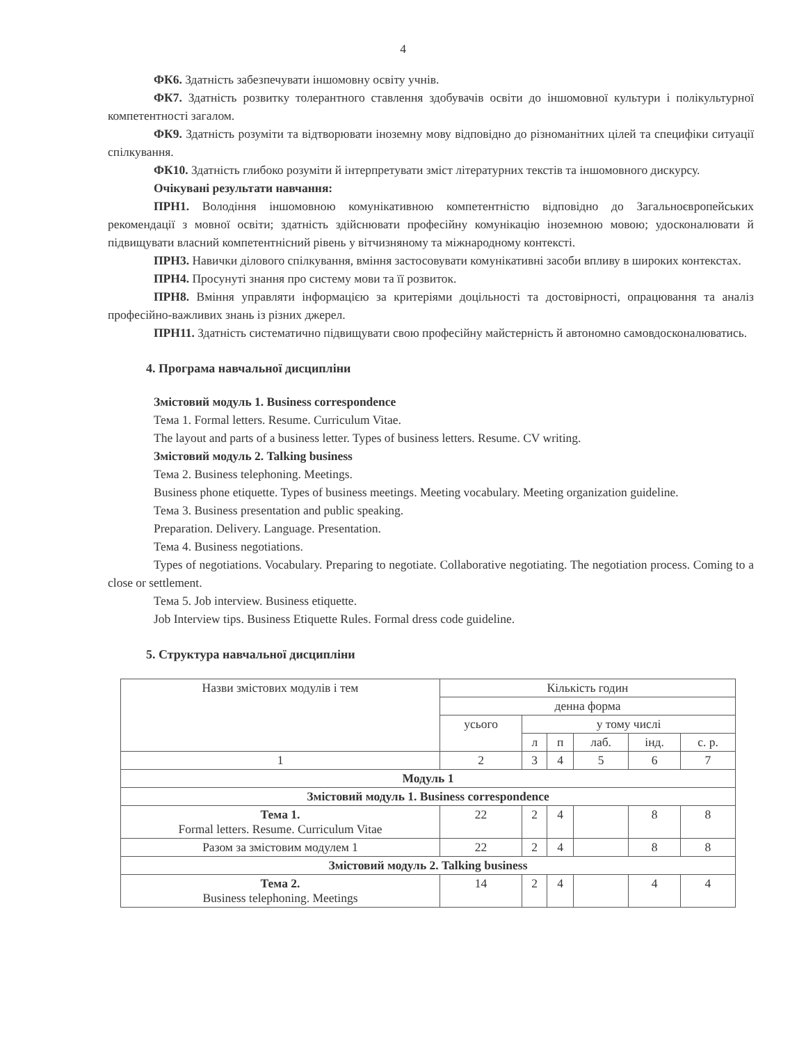4
ФК6. Здатність забезпечувати іншомовну освіту учнів.
ФК7. Здатність розвитку толерантного ставлення здобувачів освіти до іншомовної культури і полікультурної компетентності загалом.
ФК9. Здатність розуміти та відтворювати іноземну мову відповідно до різноманітних цілей та специфіки ситуації спілкування.
ФК10. Здатність глибоко розуміти й інтерпретувати зміст літературних текстів та іншомовного дискурсу.
Очікувані результати навчання:
ПРН1. Володіння іншомовною комунікативною компетентністю відповідно до Загальноєвропейських рекомендації з мовної освіти; здатність здійснювати професійну комунікацію іноземною мовою; удосконалювати й підвищувати власний компетентнісний рівень у вітчизняному та міжнародному контексті.
ПРН3. Навички ділового спілкування, вміння застосовувати комунікативні засоби впливу в широких контекстах.
ПРН4. Просунуті знання про систему мови та її розвиток.
ПРН8. Вміння управляти інформацією за критеріями доцільності та достовірності, опрацювання та аналіз професійно-важливих знань із різних джерел.
ПРН11. Здатність систематично підвищувати свою професійну майстерність й автономно самовдосконалюватись.
4. Програма навчальної дисципліни
Змістовий модуль 1. Business correspondence
Тема 1. Formal letters. Resume. Curriculum Vitae.
The layout and parts of a business letter. Types of business letters. Resume. CV writing.
Змістовий модуль 2. Talking business
Тема 2. Business telephoning. Meetings.
Business phone etiquette. Types of business meetings. Meeting vocabulary. Meeting organization guideline.
Тема 3. Business presentation and public speaking.
Preparation. Delivery. Language. Presentation.
Тема 4. Business negotiations.
Types of negotiations. Vocabulary. Preparing to negotiate. Collaborative negotiating. The negotiation process. Coming to a close or settlement.
Тема 5. Job interview. Business etiquette.
Job Interview tips. Business Etiquette Rules. Formal dress code guideline.
5. Структура навчальної дисципліни
| Назви змістових модулів і тем | Кількість годин | | | | | |
| --- | --- | --- | --- | --- | --- | --- |
| | денна форма | | | | | |
| | усього | у тому числі | | | | |
| | | л | п | лаб. | інд. | с. р. |
| 1 | 2 | 3 | 4 | 5 | 6 | 7 |
| Модуль 1 | | | | | | |
| Змістовий модуль 1. Business correspondence | | | | | | |
| Тема 1. Formal letters. Resume. Curriculum Vitae | 22 | 2 | 4 | | 8 | 8 |
| Разом за змістовим модулем 1 | 22 | 2 | 4 | | 8 | 8 |
| Змістовий модуль 2. Talking business | | | | | | |
| Тема 2. Business telephoning. Meetings | 14 | 2 | 4 | | 4 | 4 |